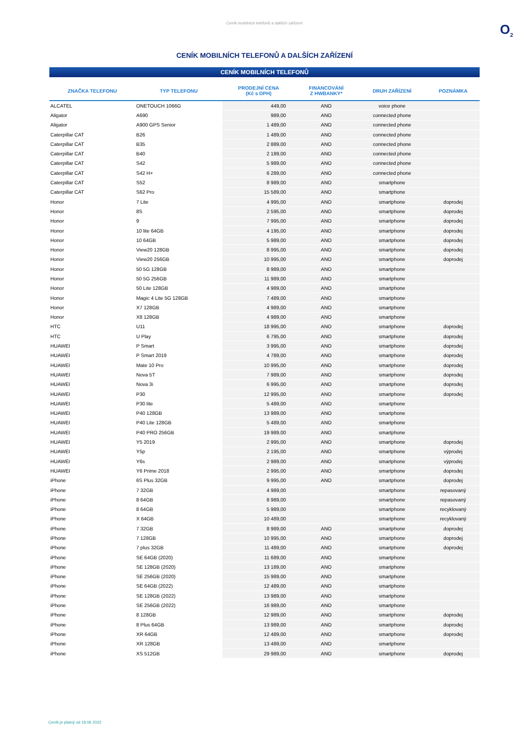Ceník mobilních telefonů a dalších zařízení
O<sub>2</sub>
CENÍK MOBILNÍCH TELEFONŮ A DALŠÍCH ZAŘÍZENÍ
CENÍK MOBILNÍCH TELEFONŮ
| ZNAČKA TELEFONU | TYP TELEFONU | PRODEJNÍ CENA (Kč s DPH) | FINANCOVÁNÍ Z HWBANKY* | DRUH ZAŘÍZENÍ | POZNÁMKA |
| --- | --- | --- | --- | --- | --- |
| ALCATEL | ONETOUCH 1066G | 449,00 | ANO | voice phone | |
| Aligator | A690 | 989,00 | ANO | connected phone | |
| Aligator | A900 GPS Senior | 1 489,00 | ANO | connected phone | |
| Caterpillar CAT | B26 | 1 489,00 | ANO | connected phone | |
| Caterpillar CAT | B35 | 2 889,00 | ANO | connected phone | |
| Caterpillar CAT | B40 | 2 189,00 | ANO | connected phone | |
| Caterpillar CAT | S42 | 5 989,00 | ANO | connected phone | |
| Caterpillar CAT | S42 H+ | 6 289,00 | ANO | connected phone | |
| Caterpillar CAT | S52 | 8 989,00 | ANO | smartphone | |
| Caterpillar CAT | S62 Pro | 15 589,00 | ANO | smartphone | |
| Honor | 7 Lite | 4 995,00 | ANO | smartphone | doprodej |
| Honor | 8S | 2 595,00 | ANO | smartphone | doprodej |
| Honor | 9 | 7 995,00 | ANO | smartphone | doprodej |
| Honor | 10 lite 64GB | 4 195,00 | ANO | smartphone | doprodej |
| Honor | 10 64GB | 5 989,00 | ANO | smartphone | doprodej |
| Honor | View20 128GB | 8 995,00 | ANO | smartphone | doprodej |
| Honor | View20 256GB | 10 995,00 | ANO | smartphone | doprodej |
| Honor | 50 5G 128GB | 8 989,00 | ANO | smartphone | |
| Honor | 50 5G 256GB | 11 989,00 | ANO | smartphone | |
| Honor | 50 Lite 128GB | 4 989,00 | ANO | smartphone | |
| Honor | Magic 4 Lite 5G 128GB | 7 489,00 | ANO | smartphone | |
| Honor | X7 128GB | 4 989,00 | ANO | smartphone | |
| Honor | X8 128GB | 4 989,00 | ANO | smartphone | |
| HTC | U11 | 18 995,00 | ANO | smartphone | doprodej |
| HTC | U Play | 6 795,00 | ANO | smartphone | doprodej |
| HUAWEI | P Smart | 3 995,00 | ANO | smartphone | doprodej |
| HUAWEI | P Smart 2019 | 4 789,00 | ANO | smartphone | doprodej |
| HUAWEI | Mate 10 Pro | 10 995,00 | ANO | smartphone | doprodej |
| HUAWEI | Nova 5T | 7 989,00 | ANO | smartphone | doprodej |
| HUAWEI | Nova 3i | 6 995,00 | ANO | smartphone | doprodej |
| HUAWEI | P30 | 12 995,00 | ANO | smartphone | doprodej |
| HUAWEI | P30 lite | 5 489,00 | ANO | smartphone | |
| HUAWEI | P40 128GB | 13 989,00 | ANO | smartphone | |
| HUAWEI | P40 Lite 128GB | 5 489,00 | ANO | smartphone | |
| HUAWEI | P40 PRO 256GB | 19 989,00 | ANO | smartphone | |
| HUAWEI | Y5 2019 | 2 995,00 | ANO | smartphone | doprodej |
| HUAWEI | Y5p | 2 195,00 | ANO | smartphone | výprodej |
| HUAWEI | Y6s | 2 989,00 | ANO | smartphone | výprodej |
| HUAWEI | Y6 Prime 2018 | 2 995,00 | ANO | smartphone | doprodej |
| iPhone | 6S Plus 32GB | 9 995,00 | ANO | smartphone | doprodej |
| iPhone | 7 32GB | 4 989,00 | | smartphone | repasovaný |
| iPhone | 8 64GB | 8 989,00 | | smartphone | repasovaný |
| iPhone | 8 64GB | 5 989,00 | | smartphone | recyklovaný |
| iPhone | X 64GB | 10 489,00 | | smartphone | recyklovaný |
| iPhone | 7 32GB | 8 989,00 | ANO | smartphone | doprodej |
| iPhone | 7 128GB | 10 995,00 | ANO | smartphone | doprodej |
| iPhone | 7 plus 32GB | 11 489,00 | ANO | smartphone | doprodej |
| iPhone | SE 64GB (2020) | 11 689,00 | ANO | smartphone | |
| iPhone | SE 128GB (2020) | 13 189,00 | ANO | smartphone | |
| iPhone | SE 256GB (2020) | 15 989,00 | ANO | smartphone | |
| iPhone | SE 64GB (2022) | 12 489,00 | ANO | smartphone | |
| iPhone | SE 128GB (2022) | 13 989,00 | ANO | smartphone | |
| iPhone | SE 256GB (2022) | 16 989,00 | ANO | smartphone | |
| iPhone | 8 128GB | 12 989,00 | ANO | smartphone | doprodej |
| iPhone | 8 Plus 64GB | 13 989,00 | ANO | smartphone | doprodej |
| iPhone | XR 64GB | 12 489,00 | ANO | smartphone | doprodej |
| iPhone | XR 128GB | 13 489,00 | ANO | smartphone | |
| iPhone | XS 512GB | 29 989,00 | ANO | smartphone | doprodej |
Ceník je platný od 18.06 2022